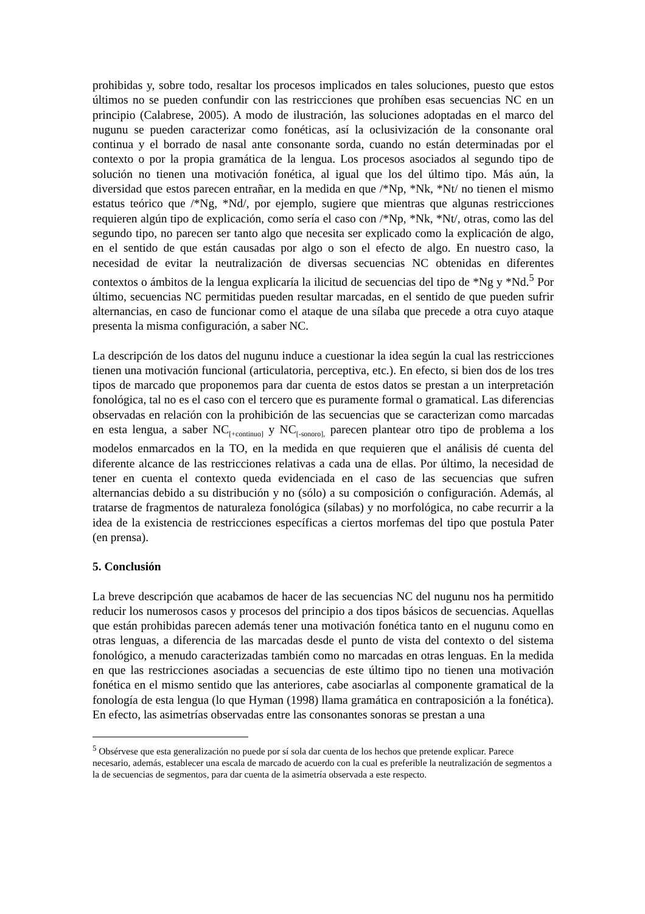prohibidas y, sobre todo, resaltar los procesos implicados en tales soluciones, puesto que estos últimos no se pueden confundir con las restricciones que prohíben esas secuencias NC en un principio (Calabrese, 2005). A modo de ilustración, las soluciones adoptadas en el marco del nugunu se pueden caracterizar como fonéticas, así la oclusivización de la consonante oral continua y el borrado de nasal ante consonante sorda, cuando no están determinadas por el contexto o por la propia gramática de la lengua. Los procesos asociados al segundo tipo de solución no tienen una motivación fonética, al igual que los del último tipo. Más aún, la diversidad que estos parecen entrañar, en la medida en que /*Np, *Nk, *Nt/ no tienen el mismo estatus teórico que /*Ng, *Nd/, por ejemplo, sugiere que mientras que algunas restricciones requieren algún tipo de explicación, como sería el caso con /*Np, *Nk, *Nt/, otras, como las del segundo tipo, no parecen ser tanto algo que necesita ser explicado como la explicación de algo, en el sentido de que están causadas por algo o son el efecto de algo. En nuestro caso, la necesidad de evitar la neutralización de diversas secuencias NC obtenidas en diferentes contextos o ámbitos de la lengua explicaría la ilicitud de secuencias del tipo de *Ng y *Nd.<sup>5</sup> Por último, secuencias NC permitidas pueden resultar marcadas, en el sentido de que pueden sufrir alternancias, en caso de funcionar como el ataque de una sílaba que precede a otra cuyo ataque presenta la misma configuración, a saber NC.
La descripción de los datos del nugunu induce a cuestionar la idea según la cual las restricciones tienen una motivación funcional (articulatoria, perceptiva, etc.). En efecto, si bien dos de los tres tipos de marcado que proponemos para dar cuenta de estos datos se prestan a un interpretación fonológica, tal no es el caso con el tercero que es puramente formal o gramatical. Las diferencias observadas en relación con la prohibición de las secuencias que se caracterizan como marcadas en esta lengua, a saber NC<sub>[+continuo]</sub> y NC<sub>[-sonoro],</sub> parecen plantear otro tipo de problema a los modelos enmarcados en la TO, en la medida en que requieren que el análisis dé cuenta del diferente alcance de las restricciones relativas a cada una de ellas. Por último, la necesidad de tener en cuenta el contexto queda evidenciada en el caso de las secuencias que sufren alternancias debido a su distribución y no (sólo) a su composición o configuración. Además, al tratarse de fragmentos de naturaleza fonológica (sílabas) y no morfológica, no cabe recurrir a la idea de la existencia de restricciones específicas a ciertos morfemas del tipo que postula Pater (en prensa).
5. Conclusión
La breve descripción que acabamos de hacer de las secuencias NC del nugunu nos ha permitido reducir los numerosos casos y procesos del principio a dos tipos básicos de secuencias. Aquellas que están prohibidas parecen además tener una motivación fonética tanto en el nugunu como en otras lenguas, a diferencia de las marcadas desde el punto de vista del contexto o del sistema fonológico, a menudo caracterizadas también como no marcadas en otras lenguas. En la medida en que las restricciones asociadas a secuencias de este último tipo no tienen una motivación fonética en el mismo sentido que las anteriores, cabe asociarlas al componente gramatical de la fonología de esta lengua (lo que Hyman (1998) llama gramática en contraposición a la fonética). En efecto, las asimetrías observadas entre las consonantes sonoras se prestan a una
<sup>5</sup> Obsérvese que esta generalización no puede por sí sola dar cuenta de los hechos que pretende explicar. Parece necesario, además, establecer una escala de marcado de acuerdo con la cual es preferible la neutralización de segmentos a la de secuencias de segmentos, para dar cuenta de la asimetría observada a este respecto.